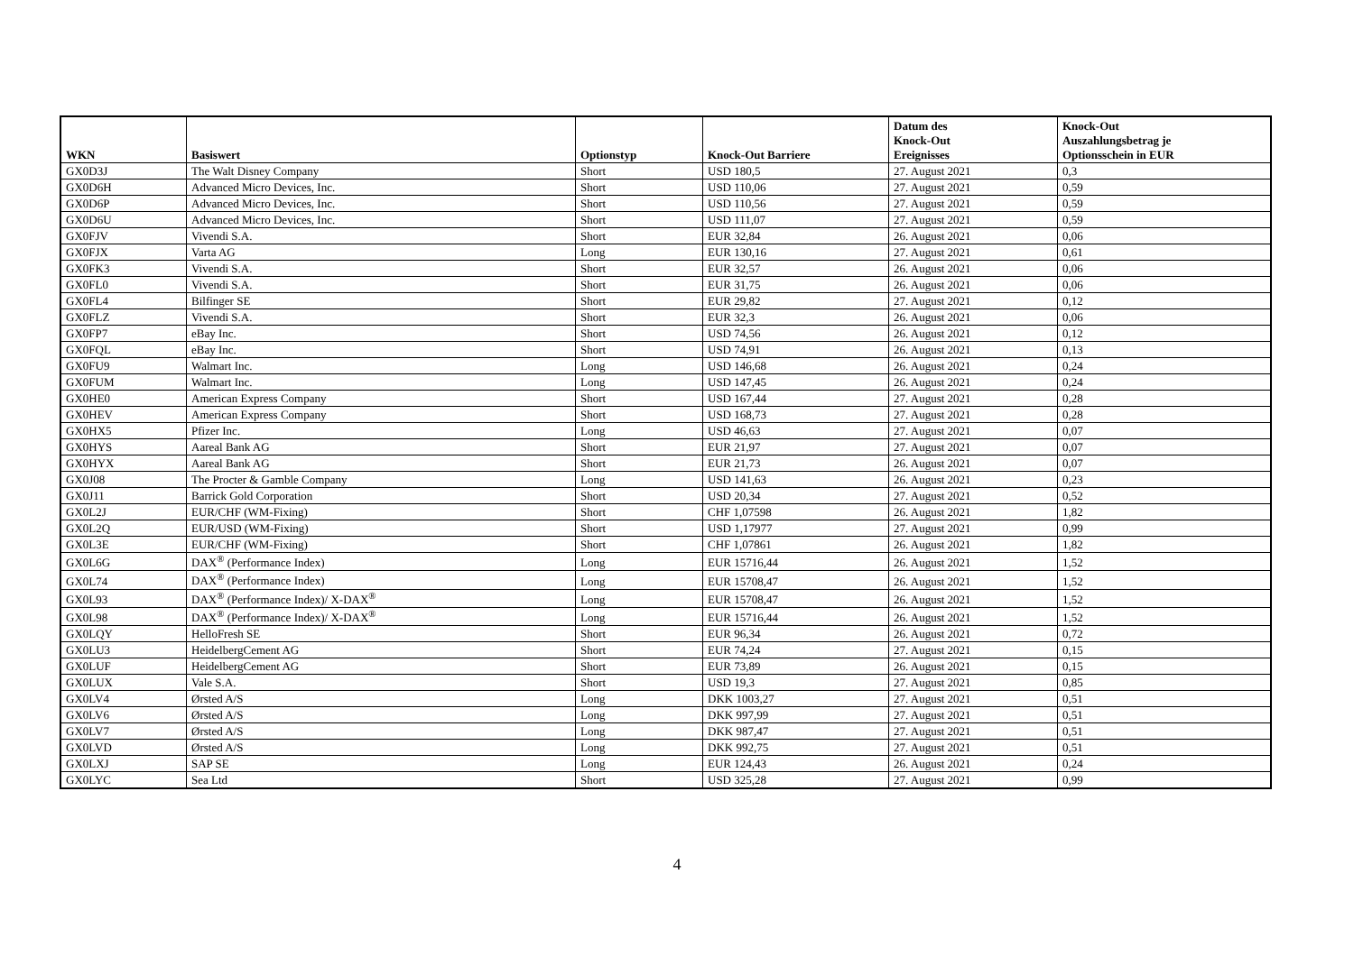| WKN | Basiswert | Optionstyp | Knock-Out Barriere | Datum des Knock-Out Ereignisses | Knock-Out Auszahlungsbetrag je Optionsschein in EUR |
| --- | --- | --- | --- | --- | --- |
| GX0D3J | The Walt Disney Company | Short | USD 180,5 | 27. August 2021 | 0,3 |
| GX0D6H | Advanced Micro Devices, Inc. | Short | USD 110,06 | 27. August 2021 | 0,59 |
| GX0D6P | Advanced Micro Devices, Inc. | Short | USD 110,56 | 27. August 2021 | 0,59 |
| GX0D6U | Advanced Micro Devices, Inc. | Short | USD 111,07 | 27. August 2021 | 0,59 |
| GX0FJV | Vivendi S.A. | Short | EUR 32,84 | 26. August 2021 | 0,06 |
| GX0FJX | Varta AG | Long | EUR 130,16 | 27. August 2021 | 0,61 |
| GX0FK3 | Vivendi S.A. | Short | EUR 32,57 | 26. August 2021 | 0,06 |
| GX0FL0 | Vivendi S.A. | Short | EUR 31,75 | 26. August 2021 | 0,06 |
| GX0FL4 | Bilfinger SE | Short | EUR 29,82 | 27. August 2021 | 0,12 |
| GX0FLZ | Vivendi S.A. | Short | EUR 32,3 | 26. August 2021 | 0,06 |
| GX0FP7 | eBay Inc. | Short | USD 74,56 | 26. August 2021 | 0,12 |
| GX0FQL | eBay Inc. | Short | USD 74,91 | 26. August 2021 | 0,13 |
| GX0FU9 | Walmart Inc. | Long | USD 146,68 | 26. August 2021 | 0,24 |
| GX0FUM | Walmart Inc. | Long | USD 147,45 | 26. August 2021 | 0,24 |
| GX0HE0 | American Express Company | Short | USD 167,44 | 27. August 2021 | 0,28 |
| GX0HEV | American Express Company | Short | USD 168,73 | 27. August 2021 | 0,28 |
| GX0HX5 | Pfizer Inc. | Long | USD 46,63 | 27. August 2021 | 0,07 |
| GX0HYS | Aareal Bank AG | Short | EUR 21,97 | 27. August 2021 | 0,07 |
| GX0HYX | Aareal Bank AG | Short | EUR 21,73 | 26. August 2021 | 0,07 |
| GX0J08 | The Procter & Gamble Company | Long | USD 141,63 | 26. August 2021 | 0,23 |
| GX0J11 | Barrick Gold Corporation | Short | USD 20,34 | 27. August 2021 | 0,52 |
| GX0L2J | EUR/CHF (WM-Fixing) | Short | CHF 1,07598 | 26. August 2021 | 1,82 |
| GX0L2Q | EUR/USD (WM-Fixing) | Short | USD 1,17977 | 27. August 2021 | 0,99 |
| GX0L3E | EUR/CHF (WM-Fixing) | Short | CHF 1,07861 | 26. August 2021 | 1,82 |
| GX0L6G | DAX<sup>®</sup> (Performance Index) | Long | EUR 15716,44 | 26. August 2021 | 1,52 |
| GX0L74 | DAX<sup>®</sup> (Performance Index) | Long | EUR 15708,47 | 26. August 2021 | 1,52 |
| GX0L93 | DAX<sup>®</sup> (Performance Index)/ X-DAX<sup>®</sup> | Long | EUR 15708,47 | 26. August 2021 | 1,52 |
| GX0L98 | DAX<sup>®</sup> (Performance Index)/ X-DAX<sup>®</sup> | Long | EUR 15716,44 | 26. August 2021 | 1,52 |
| GX0LQY | HelloFresh SE | Short | EUR 96,34 | 26. August 2021 | 0,72 |
| GX0LU3 | HeidelbergCement AG | Short | EUR 74,24 | 27. August 2021 | 0,15 |
| GX0LUF | HeidelbergCement AG | Short | EUR 73,89 | 26. August 2021 | 0,15 |
| GX0LUX | Vale S.A. | Short | USD 19,3 | 27. August 2021 | 0,85 |
| GX0LV4 | Ørsted A/S | Long | DKK 1003,27 | 27. August 2021 | 0,51 |
| GX0LV6 | Ørsted A/S | Long | DKK 997,99 | 27. August 2021 | 0,51 |
| GX0LV7 | Ørsted A/S | Long | DKK 987,47 | 27. August 2021 | 0,51 |
| GX0LVD | Ørsted A/S | Long | DKK 992,75 | 27. August 2021 | 0,51 |
| GX0LXJ | SAP SE | Long | EUR 124,43 | 26. August 2021 | 0,24 |
| GX0LYC | Sea Ltd | Short | USD 325,28 | 27. August 2021 | 0,99 |
4